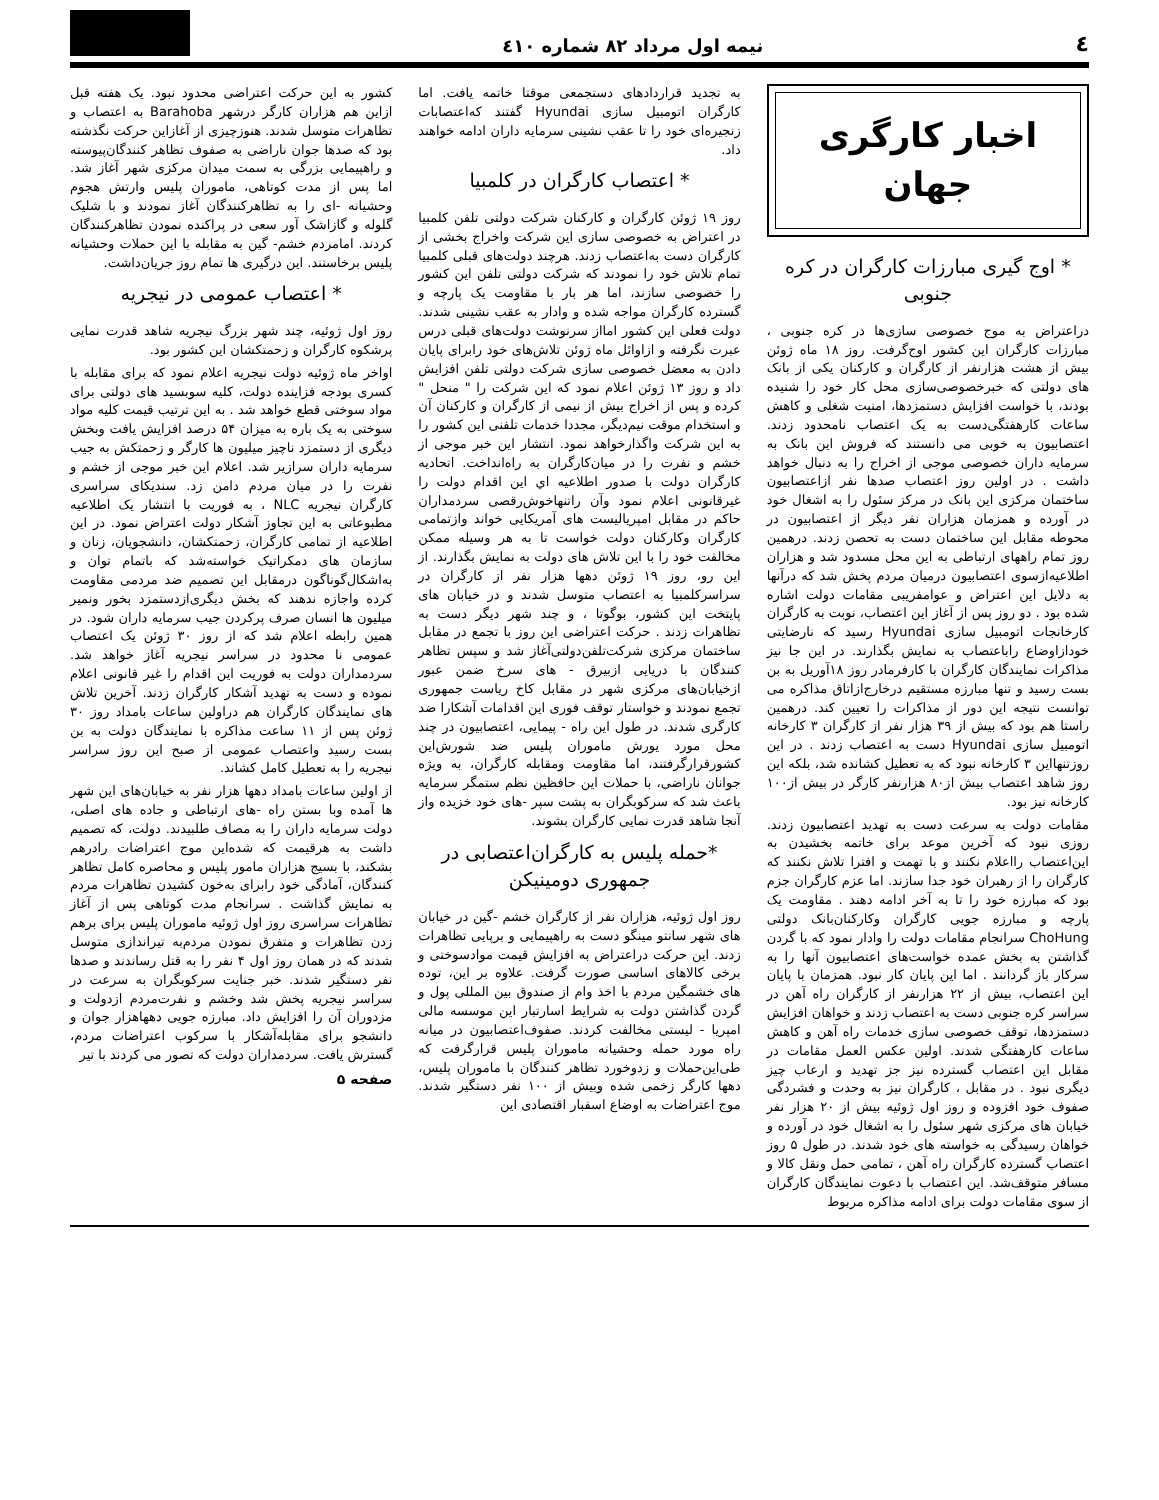٤ نیمه اول مرداد ۸۲ شماره ٤۱۰
اخبار کارگری جهان
* اوج گیری مبارزات کارگران در کره جنوبی
دراعتراض به موج خصوصی سازی‌ها در کره جنوبی ، مبارزات کارگران این کشور اوج‌گرفت. روز ۱۸ ماه ژوئن بیش از هشت هزارنفر از کارگران و کارکنان یکی از بانک های دولتی که خبرخصوصی‌سازی محل کار خود را شنیده بودند، با خواست افزایش دستمزدها، امنیت شغلی و کاهش ساعات کارهفتگی‌دست به یک اعتصاب نامحدود زدند. اعتصابیون به خوبی می دانستند که فروش این بانک به سرمایه داران خصوصی موجی از اخراج را به دنبال خواهد داشت . در اولین روز اعتصاب صدها نفر ازاعتصابیون ساختمان مرکزی این بانک در مرکز سئول را به اشغال خود در آورده و همزمان هزاران نفر دیگر از اعتصابیون در محوطه مقابل این ساختمان دست به تحصن زدند. درهمین روز تمام راههای ارتباطی به این محل مسدود شد و هزاران اطلاعیه‌ازسوی اعتصابیون درمیان مردم پخش شد که درآنها به دلایل این اعتراض و عوامفریبی مقامات دولت اشاره شده بود . دو روز پس از آغاز این اعتصاب، نوبت به کارگران کارخانجات اتومبیل سازی Hyundai رسید که نارضایتی خودازاوضاع راباعتصاب به نمایش بگذارند. در این جا نیز مذاکرات نمایندگان کارگران با کارفرمادر روز ۱۸آوریل به بن بست رسید و تنها مبارزه مستقیم درخارج‌ازاتاق مذاکره می توانست نتیجه این دور از مذاکرات را تعیین کند. درهمین راستا هم بود که بیش از ۳۹ هزار نفر از کارگران ۳ کارخانه اتومبیل سازی Hyundai دست به اعتصاب زدند . در این روزتنهااین ۳ کارخانه نبود که به تعطیل کشانده شد، بلکه این روز شاهد اعتصاب بیش از۸۰ هزارنفر کارگر در بیش از۱۰۰ کارخانه نیز بود.
مقامات دولت به سرعت دست به تهدید اعتصابیون زدند. روزی نبود که آخرین موعد برای خاتمه بخشیدن به این‌اعتصاب رااعلام نکنند و با تهمت و افترا تلاش نکنند که کارگران را از رهبران خود جدا سازند. اما عزم کارگران جزم بود که مبارزه خود را تا به آخر ادامه دهند . مقاومت یک پارچه و مبارزه جویی کارگران وکارکنان‌بانک دولتی ChoHung سرانجام مقامات دولت را وادار نمود که با گردن گذاشتن به بخش عمده خواست‌های اعتصابیون آنها را به سرکار باز گردانند . اما این پایان کار نبود. همزمان با پایان این اعتصاب، بیش از ۲۲ هزارنفر از کارگران راه آهن در سراسر کره جنوبی دست به اعتصاب زدند و خواهان افزایش دستمزدها، توقف خصوصی سازی خدمات راه آهن و کاهش ساعات کارهفتگی شدند. اولین عکس العمل مقامات در مقابل این اعتصاب گسترده نیز جز تهدید و ارعاب چیز دیگری نبود . در مقابل ، کارگران نیز به وحدت و فشردگی صفوف خود افزوده و روز اول ژوئیه بیش از ۲۰ هزار نفر خیابان های مرکزی شهر سئول را به اشغال خود در آورده و خواهان رسیدگی به خواسته های خود شدند. در طول ۵ روز اعتصاب گسترده کارگران راه آهن ، تمامی حمل ونقل کالا و مسافر متوقف‌شد. این اعتصاب با دعوت نمایندگان کارگران از سوی مقامات دولت برای ادامه مذاکره مربوط
به تجدید قراردادهای دستجمعی موقتا خاتمه یافت. اما کارگران اتومبیل سازی Hyundai گفتند که‌اعتصابات زنجیره‌ای خود را تا عقب نشینی سرمایه داران ادامه خواهند داد.
* اعتصاب کارگران در کلمبیا
روز ۱۹ ژوئن کارگران و کارکنان شرکت دولتی تلفن کلمبیا در اعتراض به خصوصی سازی این شرکت واخراج بخشی از کارگران دست به‌اعتصاب زدند. هرچند دولت‌های قبلی کلمبیا تمام تلاش خود را نمودند که شرکت دولتی تلفن این کشور را خصوصی سازند، اما هر بار با مقاومت یک پارچه و گسترده کارگران مواجه شده و وادار به عقب نشینی شدند. دولت فعلی این کشور امااز سرنوشت دولت‌های قبلی درس عبرت نگرفته و ازاوائل ماه ژوئن تلاش‌های خود رابرای پایان دادن به معضل خصوصی سازی شرکت دولتی تلفن افزایش داد و روز ۱۳ ژوئن اعلام نمود که این شرکت را " منحل " کرده و پس از اخراج بیش از نیمی از کارگران و کارکنان آن و استخدام موقت نیم‌دیگر، مجددا خدمات تلفنی این کشور را به این شرکت واگذارخواهد نمود. انتشار این خبر موجی از خشم و نفرت را در میان‌کارگران به راه‌انداخت. اتحادیه کارگران دولت با صدور اطلاعیه اي این اقدام دولت را غیرقانونی اعلام نمود وآن راتنهاخوش‌رقصی سردمداران حاکم در مقابل امپریالیست های آمریکایی خواند وازتمامی کارگران وکارکنان دولت خواست تا به هر وسیله ممکن مخالفت خود را با این تلاش های دولت به نمایش بگذارند. از این رو، روز ۱۹ ژوئن دهها هزار نفر از کارگران در سراسرکلمبیا به اعتصاب متوسل شدند و در خیابان های پایتخت این کشور، بوگوتا ، و چند شهر دیگر دست به تظاهرات زدند . حرکت اعتراضی این روز با تجمع در مقابل ساختمان مرکزی شرکت‌تلفن‌دولتی‌آغاز شد و سپس تظاهر کنندگان با دریایی ازبیرق - های سرخ ضمن عبور ازخیابان‌های مرکزی شهر در مقابل کاخ ریاست جمهوری تجمع نمودند و خواستار توقف فوری این اقدامات آشکارا ضد کارگری شدند. در طول این راه - پیمایی، اعتصابیون در چند محل مورد یورش ماموران پلیس ضد شورش‌این کشورقرارگرفتند، اما مقاومت ومقابله کارگران، به ویژه جوانان ناراضی، با حملات این حافظین نظم ستمگر سرمایه باعث شد که سرکوبگران به پشت سپر -های خود خزیده واز آنجا شاهد قدرت نمایی کارگران بشوند.
*حمله پلیس به کارگران‌اعتصابی در جمهوری دومینیکن
روز اول ژوئیه، هزاران نفر از کارگران خشم -گین در خیابان های شهر سانتو مینگو دست به راهپیمایی و برپایی تظاهرات زدند. این حرکت دراعتراض به افزایش قیمت موادسوختی و برخی کالاهای اساسی صورت گرفت. علاوه بر این، توده های خشمگین مردم با اخذ وام از صندوق بین المللی پول و گردن گذاشتن دولت به شرایط اسارتبار این موسسه مالی امپریا - لیستی مخالفت کردند. صفوف‌اعتصابیون در میانه راه مورد حمله وحشیانه ماموران پلیس قرارگرفت که طی‌این‌حملات و زدوخورد تظاهر کنندگان با ماموران پلیس، دهها کارگر زخمی شده وبیش از ۱۰۰ نفر دستگیر شدند. موج اعتراضات به اوضاع اسفبار اقتصادی این
کشور به این حرکت اعتراضی محدود نبود. یک هفته قبل ازاین هم هزاران کارگر درشهر Barahoba به اعتصاب و تظاهرات متوسل شدند. هنوزچیزی از آغازاین حرکت نگذشته بود که صدها جوان ناراضی به صفوف تظاهر کنندگان‌پیوسته و راهپیمایی بزرگی به سمت میدان مرکزی شهر آغاز شد. اما پس از مدت کوتاهی، ماموران پلیس وارتش هجوم وحشیانه -ای را به تظاهرکنندگان آغاز نمودند و با شلیک گلوله و گازاشک آور سعی در پراکنده نمودن تظاهرکنندگان کردند. امامردم خشم- گین به مقابله با این حملات وحشیانه پلیس برخاستند. این درگیری ها تمام روز جریان‌داشت.
* اعتصاب عمومی در نیجریه
روز اول ژوئیه، چند شهر بزرگ نیجریه شاهد قدرت نمایی پرشکوه کارگران و زحمتکشان این کشور بود.
اواخر ماه ژوئیه دولت نیجریه اعلام نمود که برای مقابله با کسری بودجه فزاینده دولت، کلیه سوبسید های دولتی برای مواد سوختی قطع خواهد شد . به این ترتیب قیمت کلیه مواد سوختی به یک باره به میزان ۵۴ درصد افزایش یافت وبخش دیگری از دستمزد ناچیز میلیون ها کارگر و زحمتکش به جیب سرمایه داران سرازیر شد. اعلام این خبر موجی از خشم و نفرت را در میان مردم دامن زد. سندیکای سراسری کارگران نیجریه NLC ، به فوریت با انتشار یک اطلاعیه مطبوعاتی به این تجاوز آشکار دولت اعتراض نمود. در این اطلاعیه از تمامی کارگران، زحمتکشان، دانشجویان، زنان و سازمان های دمکراتیک خواسته‌شد که باتمام توان و به‌اشکال‌گوناگون درمقابل این تصمیم ضد مردمی مقاومت کرده واجازه ندهند که بخش دیگری‌ازدستمزد بخور ونمیر میلیون ها انسان صرف پرکردن جیب سرمایه داران شود. در همین رابطه اعلام شد که از روز ۳۰ ژوئن یک اعتصاب عمومی نا محدود در سراسر نیجریه آغاز خواهد شد. سردمداران دولت به فوریت این اقدام را غیر قانونی اعلام نموده و دست به تهدید آشکار کارگران زدند. آخرین تلاش های نمایندگان کارگران هم دراولین ساعات بامداد روز ۳۰ ژوئن پس از ۱۱ ساعت مذاکره با نمایندگان دولت به بن بست رسید واعتصاب عمومی از صبح این روز سراسر نیجریه را به تعطیل کامل کشاند.
از اولین ساعات بامداد دهها هزار نفر به خیابان‌های این شهر ها آمده وبا بستن راه -های ارتباطی و جاده های اصلی، دولت سرمایه داران را به مصاف طلبیدند. دولت، که تصمیم داشت به هرقیمت که شده‌این موج اعتراضات رادرهم بشکند، با بسیج هزاران مامور پلیس و محاصره کامل تظاهر کنندگان، آمادگی خود رابرای به‌خون کشیدن تظاهرات مردم به نمایش گذاشت . سرانجام مدت کوتاهی پس از آغاز تظاهرات سراسری روز اول ژوئیه ماموران پلیس برای برهم زدن تظاهرات و متفرق نمودن مردم‌به تیراندازی متوسل شدند که در همان روز اول ۴ نفر را به قتل رساندند و صدها نفر دستگیر شدند. خبر جنایت سرکوبگران به سرعت در سراسر نیجریه پخش شد وخشم و نفرت‌مردم ازدولت و مزدوران آن را افزایش داد. مبارزه جویی دهها‌هزار جوان و دانشجو برای مقابله‌آشکار با سرکوب اعتراضات مردم، گسترش یافت. سردمداران دولت که تصور می کردند با تیر
صفحه ۵